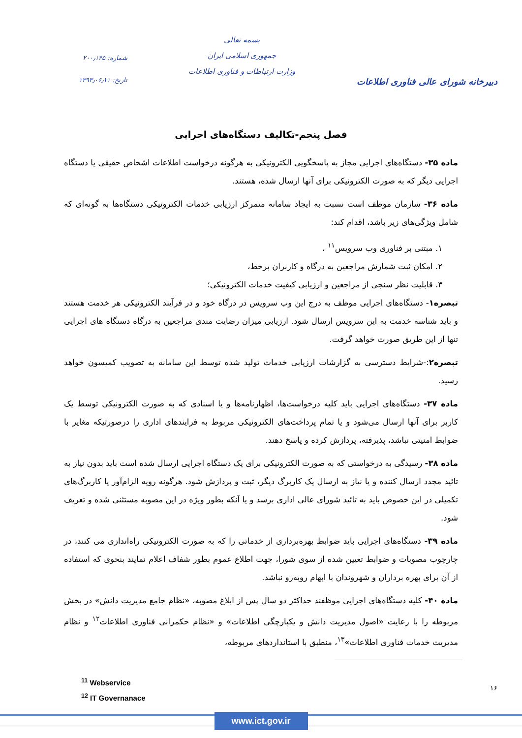دبیرخانه شورای عالی فناوری اطلاعات
بسمه تعالی
جمهوری اسلامی ایران
وزارت ارتباطات و فناوری اطلاعات
شماره: ۲۰۰٫۱۴۵
تاریخ: ۱۳۹۳٫۰۶٫۱۱
فصل پنجم-تکالیف دستگاه‌های اجرایی
ماده ۳۵- دستگاه‌های اجرایی مجاز به پاسخگویی الکترونیکی به هرگونه درخواست اطلاعات اشخاص حقیقی یا دستگاه اجرایی دیگر که به صورت الکترونیکی برای آنها ارسال شده، هستند.
ماده ۳۶- سازمان موظف است نسبت به ایجاد سامانه متمرکز ارزیابی خدمات الکترونیکی دستگاه‌ها به گونه‌ای که شامل ویژگی‌های زیر باشد، اقدام کند:
۱. مبتنی بر فناوری وب سرویس<sup>۱۱</sup> ،
۲. امکان ثبت شمارش مراجعین به درگاه و کاربران برخط،
۳. قابلیت نظر سنجی از مراجعین و ارزیابی کیفیت خدمات الکترونیکی؛
تبصره۱- دستگاه‌های اجرایی موظف به درج این وب سرویس در درگاه خود و در فرآیند الکترونیکی هر خدمت هستند و باید شناسه خدمت به این سرویس ارسال شود. ارزیابی میزان رضایت مندی مراجعین به درگاه دستگاه های اجرایی تنها از این طریق صورت خواهد گرفت.
تبصره۲:-شرایط دسترسی به گزارشات ارزیابی خدمات تولید شده توسط این سامانه به تصویب کمیسون خواهد رسید.
ماده ۳۷- دستگاه‌های اجرایی باید کلیه درخواست‌ها، اظهارنامه‌ها و یا اسنادی که به صورت الکترونیکی توسط یک کاربر برای آنها ارسال می‌شود و یا تمام پرداخت‌های الکترونیکی مربوط به فرایندهای اداری را درصورتیکه مغایر با ضوابط امنیتی نباشد، پذیرفته، پردازش کرده و پاسخ دهند.
ماده ۳۸- رسیدگی به درخواستی که به صورت الکترونیکی برای یک دستگاه اجرایی ارسال شده است باید بدون نیاز به تائید مجدد ارسال کننده و یا نیاز به ارسال یک کاربرگ دیگر، ثبت و پردازش شود. هرگونه رویه الزام‌آور یا کاربرگ‌های تکمیلی در این خصوص باید به تائید شورای عالی اداری برسد و یا آنکه بطور ویژه در این مصوبه مستثنی شده و تعریف شود.
ماده ۳۹- دستگاه‌های اجرایی باید ضوابط بهره‌برداری از خدماتی را که به صورت الکترونیکی راه‌اندازی می کنند، در چارچوب مصوبات و ضوابط تعیین شده از سوی شورا، جهت اطلاع عموم بطور شفاف اعلام نمایند بنحوی که استفاده از آن برای بهره برداران و شهروندان با ابهام روبه‌رو نباشد.
ماده ۴۰- کلیه دستگاه‌های اجرایی موظفند حداکثر دو سال پس از ابلاغ مصوبه، «نظام جامع مدیریت دانش» در بخش مربوطه را با رعایت «اصول مدیریت دانش و یکپارچگی اطلاعات» و «نظام حکمرانی فناوری اطلاعات<sup>۱۲</sup> و نظام مدیریت خدمات فناوری اطلاعات»<sup>۱۳</sup>، منطبق با استانداردهای مربوطه،
<sup>11</sup> Webservice
<sup>12</sup> IT Governanace
۱۶
www.ict.gov.ir